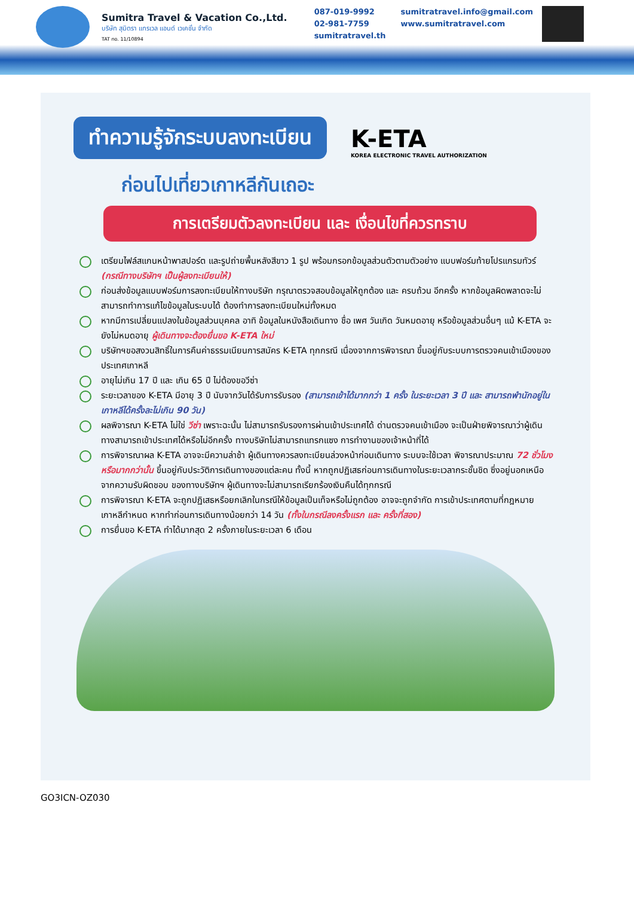Sumitra Travel & Vacation Co.,Ltd.
บริษัท สุมิตรา แทรเวล แอนด์ เวเคชั่น จำกัด
TAT no. 11/10894
087-019-9992
02-981-7759
sumitratravel.th
sumitratravel.info@gmail.com
www.sumitratravel.com
ทำความรู้จักระบบลงทะเบียน K-ETA KOREA ELECTRONIC TRAVEL AUTHORIZATION
ก่อนไปเที่ยวเกาหลีกันเถอะ
การเตรียมตัวลงทะเบียน และ เงื่อนไขที่ควรทราบ
เตรียมไฟล์สแกนหน้าพาสปอร์ต และรูปถ่ายพื้นหลังสีขาว 1 รูป พร้อมกรอกข้อมูลส่วนตัวตามตัวอย่าง แบบฟอร์มท้ายโปรแกรมทัวร์ (กรณีทางบริษัทฯ เป็นผู้ลงทะเบียนให้)
ก่อนส่งข้อมูลแบบฟอร์มการลงทะเบียนให้ทางบริษัท กรุณาตรวจสอบข้อมูลให้ถูกต้อง และ ครบถ้วน อีกครั้ง หากข้อมูลผิดพลาดจะไม่สามารถทำการแก้ไขข้อมูลในระบบได้ ต้องทำการลงทะเบียนใหม่ทั้งหมด
หากมีการเปลี่ยนแปลงในข้อมูลส่วนบุคคล อาทิ ข้อมูลในหนังสือเดินทาง ชื่อ เพศ วันเกิด วันหมดอายุ หรือข้อมูลส่วนอื่นๆ แม้ K-ETA จะยังไม่หมดอายุ ผู้เดินทางจะต้องยื่นขอ K-ETA ใหม่
บริษัทฯขอสงวนสิทธิ์ในการคืนค่าธรรมเนียนการสมัคร K-ETA ทุกกรณี เนื่องจากการพิจารณา ขึ้นอยู่กับระบบการตรวจคนเข้าเมืองของประเทศเกาหลี
อายุไม่เกิน 17 ปี และ เกิน 65 ปี ไม่ต้องขอวีซ่า
ระยะเวลาของ K-ETA มีอายุ 3 ปี นับจากวันได้รับการรับรอง (สามารถเข้าได้มากกว่า 1 ครั้ง ในระยะเวลา 3 ปี และ สามารถพำนักอยู่ในเกาหลีได้ครั้งละไม่เกิน 90 วัน)
ผลพิจารณา K-ETA ไม่ใช่ วีซ่า เพราะฉะนั้น ไม่สามารถรับรองการผ่านเข้าประเทศได้ ด่านตรวจคนเข้าเมือง จะเป็นฝ่ายพิจารณาว่าผู้เดินทางสามารถเข้าประเทศได้หรือไม่อีกครั้ง ทางบริษัทไม่สามารถแทรกแซง การทำงานของเจ้าหน้าที่ได้
การพิจารณาผล K-ETA อาจจะมีความล่าช้า ผู้เดินทางควรลงทะเบียนล่วงหน้าก่อนเดินทาง ระบบจะใช้เวลา พิจารณาประมาณ 72 ชั่วโมง หรือมากกว่านั้น ขึ้นอยู่กับประวัติการเดินทางของแต่ละคน ทั้งนี้ หากถูกปฏิเสธก่อนการเดินทางในระยะเวลากระชั้นชิด ซึ่งอยู่นอกเหนือจากความรับผิดชอบ ของทางบริษัทฯ ผู้เดินทางจะไม่สามารถเรียกร้องเงินคืนได้ทุกกรณี
การพิจารณา K-ETA จะถูกปฏิเสธหรือยกเลิกในกรณีให้ข้อมูลเป็นเท็จหรือไม่ถูกต้อง อาจจะถูกจำกัด การเข้าประเทศตามที่กฎหมายเกาหลีกำหนด หากทำก่อนการเดินทางน้อยกว่า 14 วัน (ทั้งในกรณีลงครั้งแรก และ ครั้งที่สอง)
การยื่นขอ K-ETA ทำได้มากสุด 2 ครั้งภายในระยะเวลา 6 เดือน
GO3ICN-OZ030